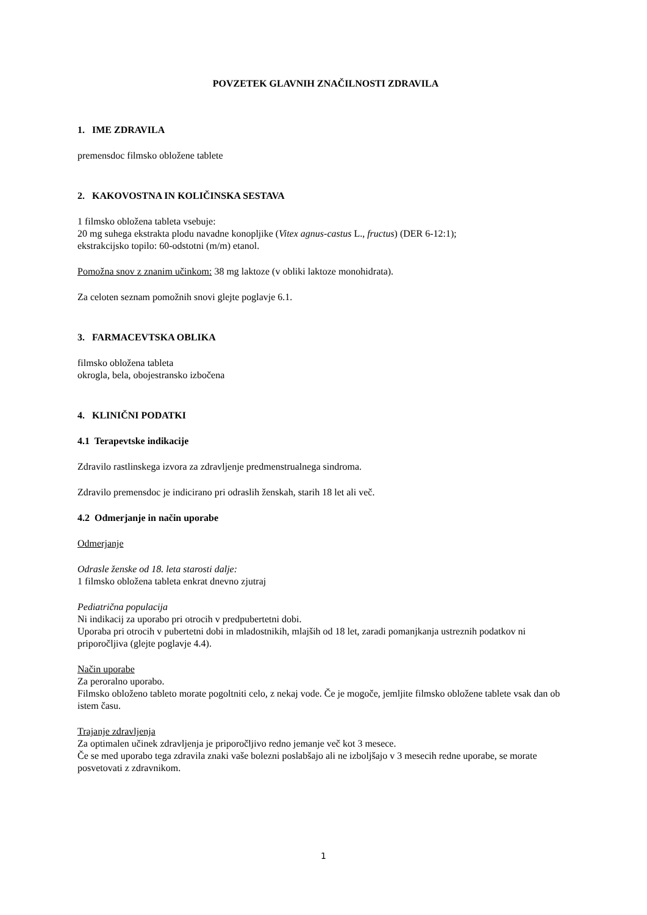POVZETEK GLAVNIH ZNAČILNOSTI ZDRAVILA
1. IME ZDRAVILA
premensdoc filmsko obložene tablete
2. KAKOVOSTNA IN KOLIČINSKA SESTAVA
1 filmsko obložena tableta vsebuje:
20 mg suhega ekstrakta plodu navadne konopljike (Vitex agnus-castus L., fructus) (DER 6-12:1);
ekstrakcijsko topilo: 60-odstotni (m/m) etanol.
Pomožna snov z znanim učinkom: 38 mg laktoze (v obliki laktoze monohidrata).
Za celoten seznam pomožnih snovi glejte poglavje 6.1.
3. FARMACEVTSKA OBLIKA
filmsko obložena tableta
okrogla, bela, obojestransko izbočena
4. KLINIČNI PODATKI
4.1 Terapevtske indikacije
Zdravilo rastlinskega izvora za zdravljenje predmenstrualnega sindroma.
Zdravilo premensdoc je indicirano pri odraslih ženskah, starih 18 let ali več.
4.2 Odmerjanje in način uporabe
Odmerjanje
Odrasle ženske od 18. leta starosti dalje:
1 filmsko obložena tableta enkrat dnevno zjutraj
Pediatrična populacija
Ni indikacij za uporabo pri otrocih v predpubertetni dobi.
Uporaba pri otrocih v pubertetni dobi in mladostnikih, mlajših od 18 let, zaradi pomanjkanja ustreznih podatkov ni priporočljiva (glejte poglavje 4.4).
Način uporabe
Za peroralno uporabo.
Filmsko obloženo tableto morate pogoltniti celo, z nekaj vode. Če je mogoče, jemljite filmsko obložene tablete vsak dan ob istem času.
Trajanje zdravljenja
Za optimalen učinek zdravljenja je priporočljivo redno jemanje več kot 3 mesece.
Če se med uporabo tega zdravila znaki vaše bolezni poslabšajo ali ne izboljšajo v 3 mesecih redne uporabe, se morate posvetovati z zdravnikom.
1